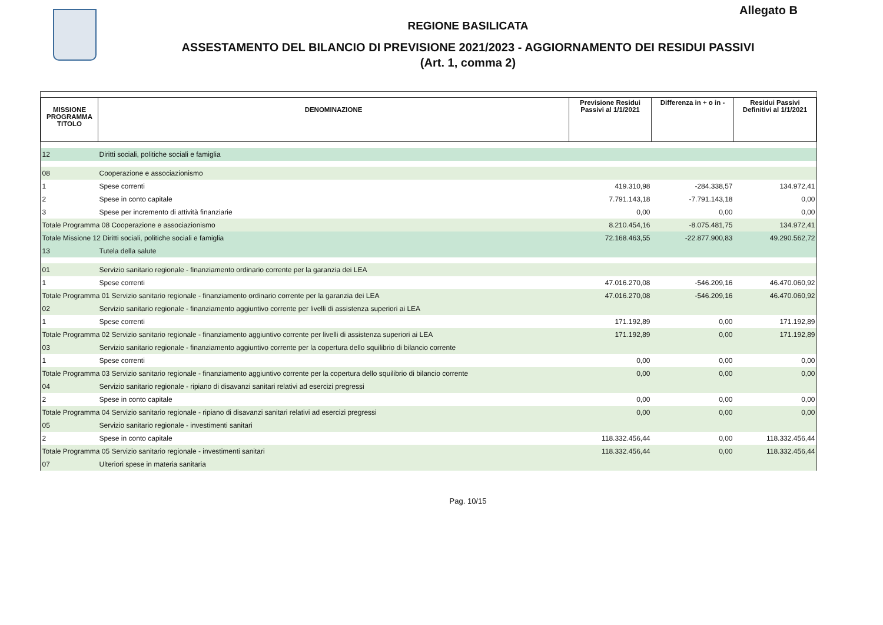Allegato B
REGIONE BASILICATA
ASSESTAMENTO DEL BILANCIO DI PREVISIONE 2021/2023 - AGGIORNAMENTO DEI RESIDUI PASSIVI
(Art. 1, comma 2)
| MISSIONE PROGRAMMA TITOLO | DENOMINAZIONE | Previsione Residui Passivi al 1/1/2021 | Differenza in + o in - | Residui Passivi Definitivi al 1/1/2021 |
| --- | --- | --- | --- | --- |
| 12 | Diritti sociali, politiche sociali e famiglia | | | |
| 08 | Cooperazione e associazionismo | | | |
| 1 | Spese correnti | 419.310,98 | -284.338,57 | 134.972,41 |
| 2 | Spese in conto capitale | 7.791.143,18 | -7.791.143,18 | 0,00 |
| 3 | Spese per incremento di attività finanziarie | 0,00 | 0,00 | 0,00 |
| Totale Programma 08 Cooperazione e associazionismo | | 8.210.454,16 | -8.075.481,75 | 134.972,41 |
| Totale Missione 12 Diritti sociali, politiche sociali e famiglia | | 72.168.463,55 | -22.877.900,83 | 49.290.562,72 |
| 13 | Tutela della salute | | | |
| 01 | Servizio sanitario regionale - finanziamento ordinario corrente per la garanzia dei LEA | | | |
| 1 | Spese correnti | 47.016.270,08 | -546.209,16 | 46.470.060,92 |
| Totale Programma 01 Servizio sanitario regionale - finanziamento ordinario corrente per la garanzia dei LEA | | 47.016.270,08 | -546.209,16 | 46.470.060,92 |
| 02 | Servizio sanitario regionale - finanziamento aggiuntivo corrente per livelli di assistenza superiori ai LEA | | | |
| 1 | Spese correnti | 171.192,89 | 0,00 | 171.192,89 |
| Totale Programma 02 Servizio sanitario regionale - finanziamento aggiuntivo corrente per livelli di assistenza superiori ai LEA | | 171.192,89 | 0,00 | 171.192,89 |
| 03 | Servizio sanitario regionale - finanziamento aggiuntivo corrente per la copertura dello squilibrio di bilancio corrente | | | |
| 1 | Spese correnti | 0,00 | 0,00 | 0,00 |
| Totale Programma 03 Servizio sanitario regionale - finanziamento aggiuntivo corrente per la copertura dello squilibrio di bilancio corrente | | 0,00 | 0,00 | 0,00 |
| 04 | Servizio sanitario regionale - ripiano di disavanzi sanitari relativi ad esercizi pregressi | | | |
| 2 | Spese in conto capitale | 0,00 | 0,00 | 0,00 |
| Totale Programma 04 Servizio sanitario regionale - ripiano di disavanzi sanitari relativi ad esercizi pregressi | | 0,00 | 0,00 | 0,00 |
| 05 | Servizio sanitario regionale - investimenti sanitari | | | |
| 2 | Spese in conto capitale | 118.332.456,44 | 0,00 | 118.332.456,44 |
| Totale Programma 05 Servizio sanitario regionale - investimenti sanitari | | 118.332.456,44 | 0,00 | 118.332.456,44 |
| 07 | Ulteriori spese in materia sanitaria | | | |
Pag. 10/15